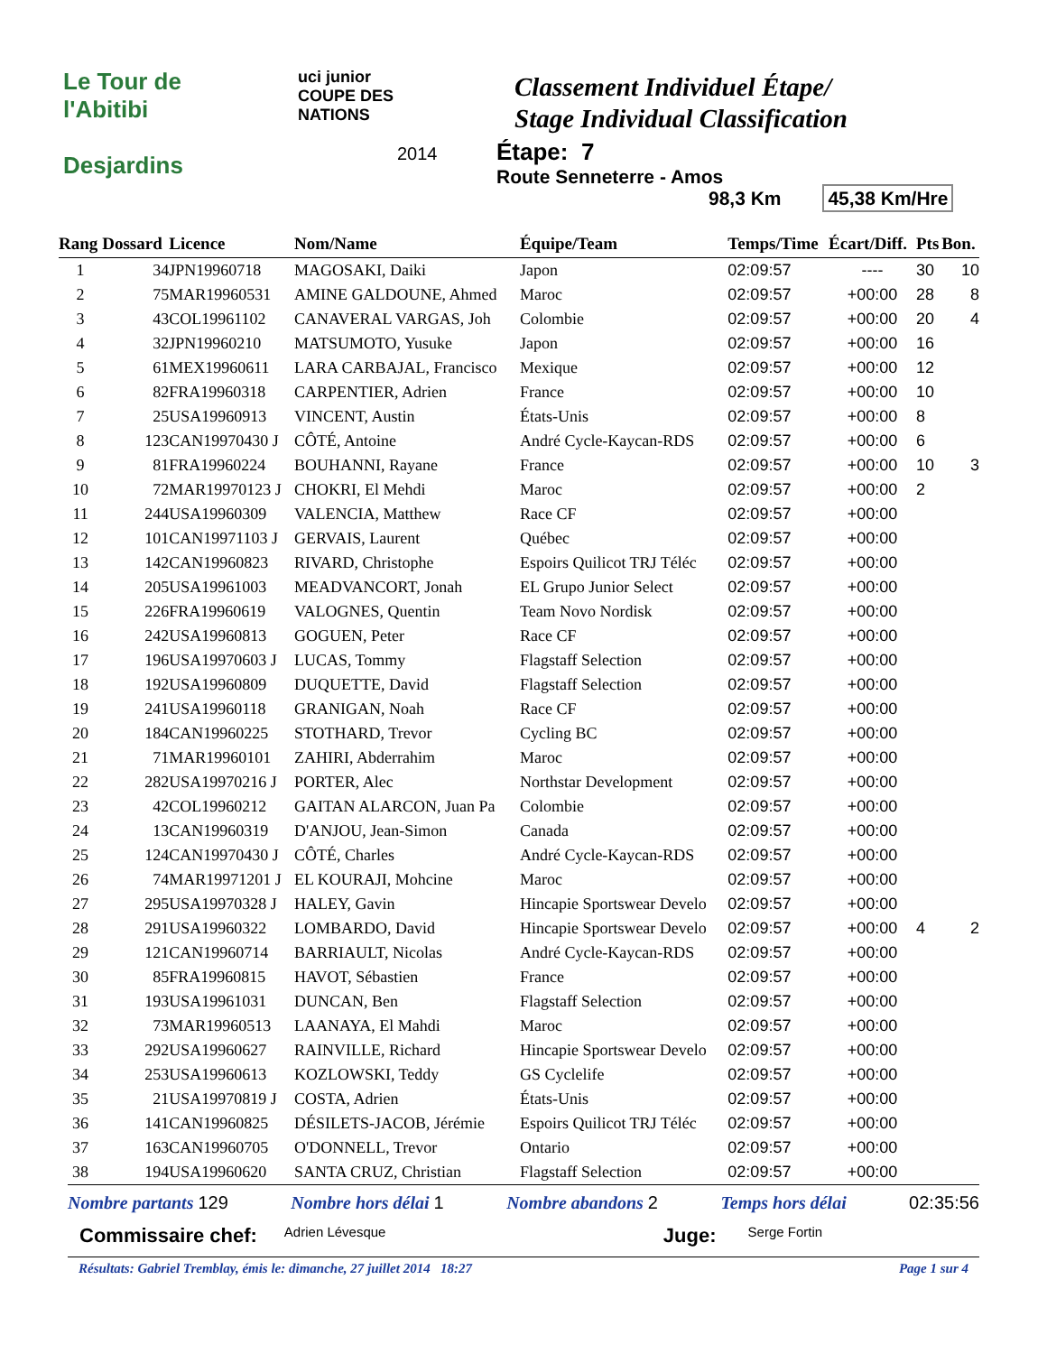Le Tour de l'Abitibi
Desjardins
uci junior
COUPE DES NATIONS
2014
Classement Individuel Étape/
Stage Individual Classification
Étape: 7
Route Senneterre - Amos
98,3 Km 45,38 Km/Hre
| Rang | Dossard | Licence | Nom/Name | Équipe/Team | Temps/Time | Écart/Diff. | Pts | Bon. |
| --- | --- | --- | --- | --- | --- | --- | --- | --- |
| 1 | 34 | JPN19960718 | MAGOSAKI, Daiki | Japon | 02:09:57 | ---- | 30 | 10 |
| 2 | 75 | MAR19960531 | AMINE GALDOUNE, Ahmed | Maroc | 02:09:57 | +00:00 | 28 | 8 |
| 3 | 43 | COL19961102 | CANAVERAL VARGAS, Joh | Colombie | 02:09:57 | +00:00 | 20 | 4 |
| 4 | 32 | JPN19960210 | MATSUMOTO, Yusuke | Japon | 02:09:57 | +00:00 | 16 | |
| 5 | 61 | MEX19960611 | LARA CARBAJAL, Francisco | Mexique | 02:09:57 | +00:00 | 12 | |
| 6 | 82 | FRA19960318 | CARPENTIER, Adrien | France | 02:09:57 | +00:00 | 10 | |
| 7 | 25 | USA19960913 | VINCENT, Austin | États-Unis | 02:09:57 | +00:00 | 8 | |
| 8 | 123 | CAN19970430 J | CÔTÉ, Antoine | André Cycle-Kaycan-RDS | 02:09:57 | +00:00 | 6 | |
| 9 | 81 | FRA19960224 | BOUHANNI, Rayane | France | 02:09:57 | +00:00 | 10 | 3 |
| 10 | 72 | MAR19970123 J | CHOKRI, El Mehdi | Maroc | 02:09:57 | +00:00 | 2 | |
| 11 | 244 | USA19960309 | VALENCIA, Matthew | Race CF | 02:09:57 | +00:00 | | |
| 12 | 101 | CAN19971103 J | GERVAIS, Laurent | Québec | 02:09:57 | +00:00 | | |
| 13 | 142 | CAN19960823 | RIVARD, Christophe | Espoirs Quilicot TRJ Téléc | 02:09:57 | +00:00 | | |
| 14 | 205 | USA19961003 | MEADVANCORT, Jonah | EL Grupo Junior Select | 02:09:57 | +00:00 | | |
| 15 | 226 | FRA19960619 | VALOGNES, Quentin | Team Novo Nordisk | 02:09:57 | +00:00 | | |
| 16 | 242 | USA19960813 | GOGUEN, Peter | Race CF | 02:09:57 | +00:00 | | |
| 17 | 196 | USA19970603 J | LUCAS, Tommy | Flagstaff Selection | 02:09:57 | +00:00 | | |
| 18 | 192 | USA19960809 | DUQUETTE, David | Flagstaff Selection | 02:09:57 | +00:00 | | |
| 19 | 241 | USA19960118 | GRANIGAN, Noah | Race CF | 02:09:57 | +00:00 | | |
| 20 | 184 | CAN19960225 | STOTHARD, Trevor | Cycling BC | 02:09:57 | +00:00 | | |
| 21 | 71 | MAR19960101 | ZAHIRI, Abderrahim | Maroc | 02:09:57 | +00:00 | | |
| 22 | 282 | USA19970216 J | PORTER, Alec | Northstar Development | 02:09:57 | +00:00 | | |
| 23 | 42 | COL19960212 | GAITAN ALARCON, Juan Pa | Colombie | 02:09:57 | +00:00 | | |
| 24 | 13 | CAN19960319 | D'ANJOU, Jean-Simon | Canada | 02:09:57 | +00:00 | | |
| 25 | 124 | CAN19970430 J | CÔTÉ, Charles | André Cycle-Kaycan-RDS | 02:09:57 | +00:00 | | |
| 26 | 74 | MAR19971201 J | EL KOURAJI, Mohcine | Maroc | 02:09:57 | +00:00 | | |
| 27 | 295 | USA19970328 J | HALEY, Gavin | Hincapie Sportswear Develo | 02:09:57 | +00:00 | | |
| 28 | 291 | USA19960322 | LOMBARDO, David | Hincapie Sportswear Develo | 02:09:57 | +00:00 | 4 | 2 |
| 29 | 121 | CAN19960714 | BARRIAULT, Nicolas | André Cycle-Kaycan-RDS | 02:09:57 | +00:00 | | |
| 30 | 85 | FRA19960815 | HAVOT, Sébastien | France | 02:09:57 | +00:00 | | |
| 31 | 193 | USA19961031 | DUNCAN, Ben | Flagstaff Selection | 02:09:57 | +00:00 | | |
| 32 | 73 | MAR19960513 | LAANAYA, El Mahdi | Maroc | 02:09:57 | +00:00 | | |
| 33 | 292 | USA19960627 | RAINVILLE, Richard | Hincapie Sportswear Develo | 02:09:57 | +00:00 | | |
| 34 | 253 | USA19960613 | KOZLOWSKI, Teddy | GS Cyclelife | 02:09:57 | +00:00 | | |
| 35 | 21 | USA19970819 J | COSTA, Adrien | États-Unis | 02:09:57 | +00:00 | | |
| 36 | 141 | CAN19960825 | DÉSILETS-JACOB, Jérémie | Espoirs Quilicot TRJ Téléc | 02:09:57 | +00:00 | | |
| 37 | 163 | CAN19960705 | O'DONNELL, Trevor | Ontario | 02:09:57 | +00:00 | | |
| 38 | 194 | USA19960620 | SANTA CRUZ, Christian | Flagstaff Selection | 02:09:57 | +00:00 | | |
Nombre partants 129 Nombre hors délai 1 Nombre abandons 2 Temps hors délai 02:35:56
Commissaire chef: Adrien Lévesque Juge: Serge Fortin
Résultats: Gabriel Tremblay, émis le: dimanche, 27 juillet 2014 18:27 Page 1 sur 4